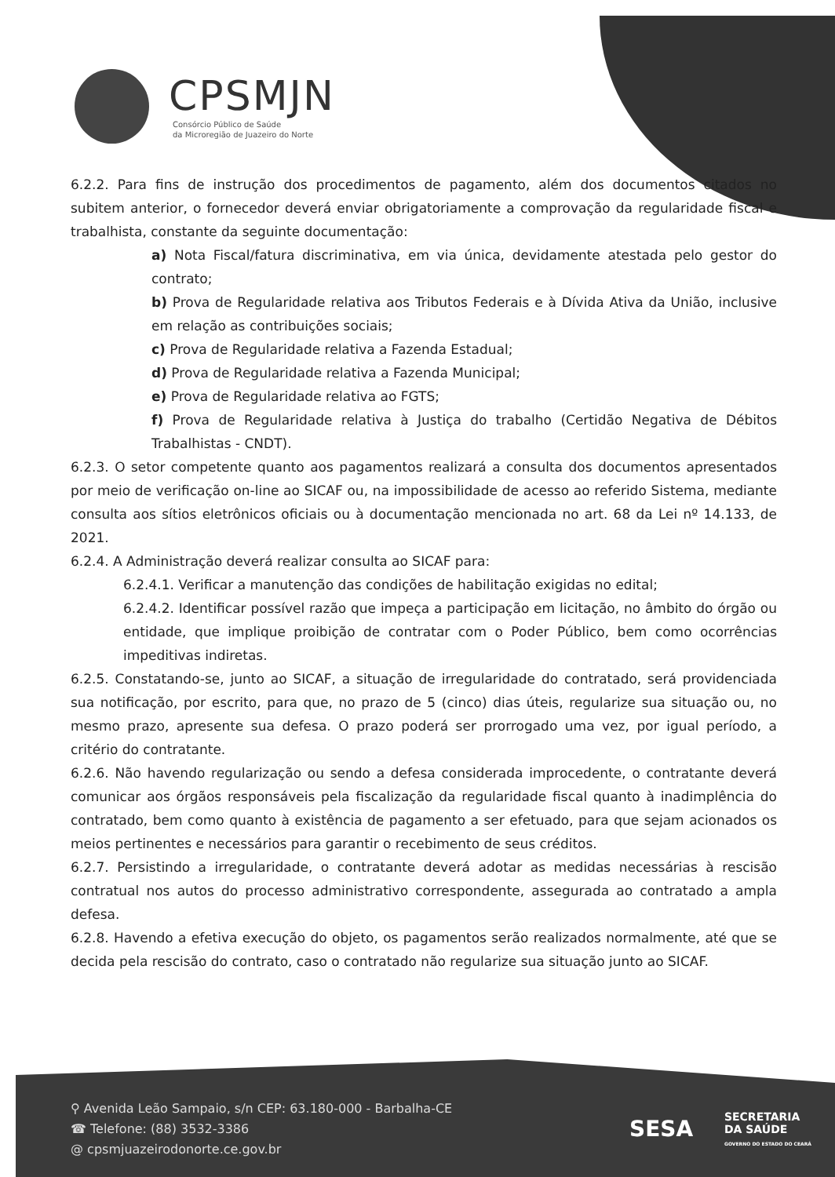CPSMJN
Consórcio Público de Saúde
da Microregião de Juazeiro do Norte
6.2.2. Para fins de instrução dos procedimentos de pagamento, além dos documentos citados no subitem anterior, o fornecedor deverá enviar obrigatoriamente a comprovação da regularidade fiscal e trabalhista, constante da seguinte documentação:
a) Nota Fiscal/fatura discriminativa, em via única, devidamente atestada pelo gestor do contrato;
b) Prova de Regularidade relativa aos Tributos Federais e à Dívida Ativa da União, inclusive em relação as contribuições sociais;
c) Prova de Regularidade relativa a Fazenda Estadual;
d) Prova de Regularidade relativa a Fazenda Municipal;
e) Prova de Regularidade relativa ao FGTS;
f) Prova de Regularidade relativa à Justiça do trabalho (Certidão Negativa de Débitos Trabalhistas - CNDT).
6.2.3. O setor competente quanto aos pagamentos realizará a consulta dos documentos apresentados por meio de verificação on-line ao SICAF ou, na impossibilidade de acesso ao referido Sistema, mediante consulta aos sítios eletrônicos oficiais ou à documentação mencionada no art. 68 da Lei nº 14.133, de 2021.
6.2.4. A Administração deverá realizar consulta ao SICAF para:
6.2.4.1. Verificar a manutenção das condições de habilitação exigidas no edital;
6.2.4.2. Identificar possível razão que impeça a participação em licitação, no âmbito do órgão ou entidade, que implique proibição de contratar com o Poder Público, bem como ocorrências impeditivas indiretas.
6.2.5. Constatando-se, junto ao SICAF, a situação de irregularidade do contratado, será providenciada sua notificação, por escrito, para que, no prazo de 5 (cinco) dias úteis, regularize sua situação ou, no mesmo prazo, apresente sua defesa. O prazo poderá ser prorrogado uma vez, por igual período, a critério do contratante.
6.2.6. Não havendo regularização ou sendo a defesa considerada improcedente, o contratante deverá comunicar aos órgãos responsáveis pela fiscalização da regularidade fiscal quanto à inadimplência do contratado, bem como quanto à existência de pagamento a ser efetuado, para que sejam acionados os meios pertinentes e necessários para garantir o recebimento de seus créditos.
6.2.7. Persistindo a irregularidade, o contratante deverá adotar as medidas necessárias à rescisão contratual nos autos do processo administrativo correspondente, assegurada ao contratado a ampla defesa.
6.2.8. Havendo a efetiva execução do objeto, os pagamentos serão realizados normalmente, até que se decida pela rescisão do contrato, caso o contratado não regularize sua situação junto ao SICAF.
⚲ Avenida Leão Sampaio, s/n CEP: 63.180-000 - Barbalha-CE
☎ Telefone: (88) 3532-3386
@ cpsmjuazeirodonorte.ce.gov.br
SESA SECRETARIA
DA SAÚDE
GOVERNO DO ESTADO DO CEARÁ